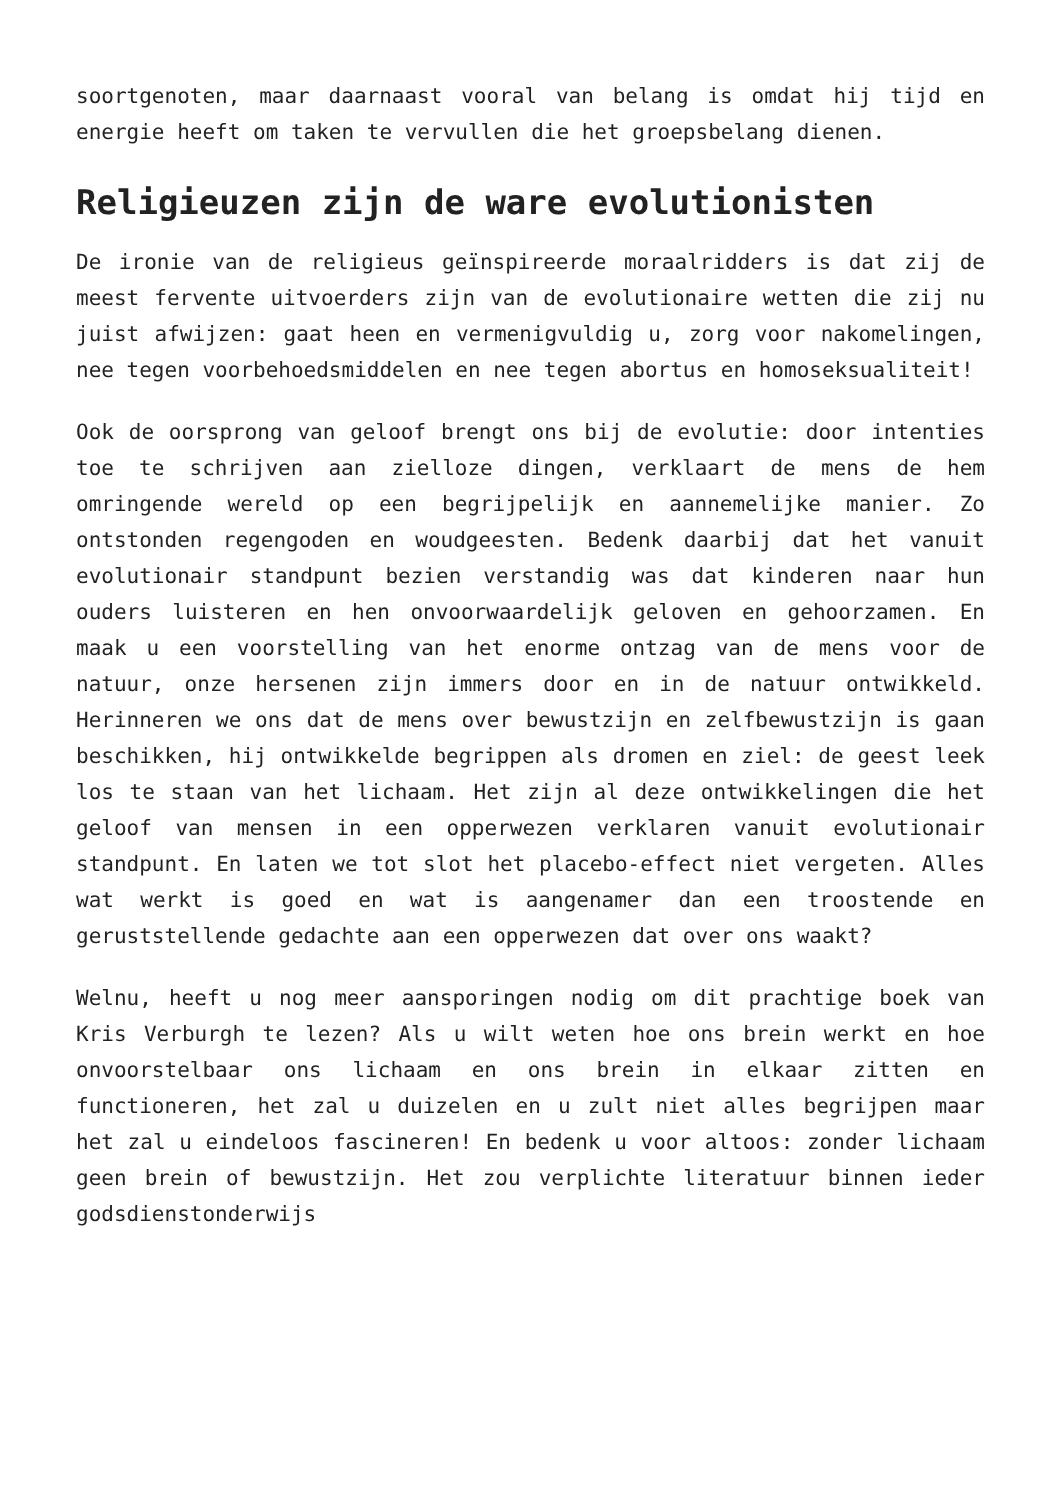soortgenoten, maar daarnaast vooral van belang is omdat hij tijd en energie heeft om taken te vervullen die het groepsbelang dienen.
Religieuzen zijn de ware evolutionisten
De ironie van de religieus geïnspireerde moraalridders is dat zij de meest fervente uitvoerders zijn van de evolutionaire wetten die zij nu juist afwijzen: gaat heen en vermenigvuldig u, zorg voor nakomelingen, nee tegen voorbehoedsmiddelen en nee tegen abortus en homoseksualiteit!
Ook de oorsprong van geloof brengt ons bij de evolutie: door intenties toe te schrijven aan zielloze dingen, verklaart de mens de hem omringende wereld op een begrijpelijk en aannemelijke manier. Zo ontstonden regengoden en woudgeesten. Bedenk daarbij dat het vanuit evolutionair standpunt bezien verstandig was dat kinderen naar hun ouders luisteren en hen onvoorwaardelijk geloven en gehoorzamen. En maak u een voorstelling van het enorme ontzag van de mens voor de natuur, onze hersenen zijn immers door en in de natuur ontwikkeld. Herinneren we ons dat de mens over bewustzijn en zelfbewustzijn is gaan beschikken, hij ontwikkelde begrippen als dromen en ziel: de geest leek los te staan van het lichaam. Het zijn al deze ontwikkelingen die het geloof van mensen in een opperwezen verklaren vanuit evolutionair standpunt. En laten we tot slot het placebo-effect niet vergeten. Alles wat werkt is goed en wat is aangenamer dan een troostende en geruststellende gedachte aan een opperwezen dat over ons waakt?
Welnu, heeft u nog meer aansporingen nodig om dit prachtige boek van Kris Verburgh te lezen? Als u wilt weten hoe ons brein werkt en hoe onvoorstelbaar ons lichaam en ons brein in elkaar zitten en functioneren, het zal u duizelen en u zult niet alles begrijpen maar het zal u eindeloos fascineren! En bedenk u voor altoos: zonder lichaam geen brein of bewustzijn. Het zou verplichte literatuur binnen ieder godsdienstonderwijs